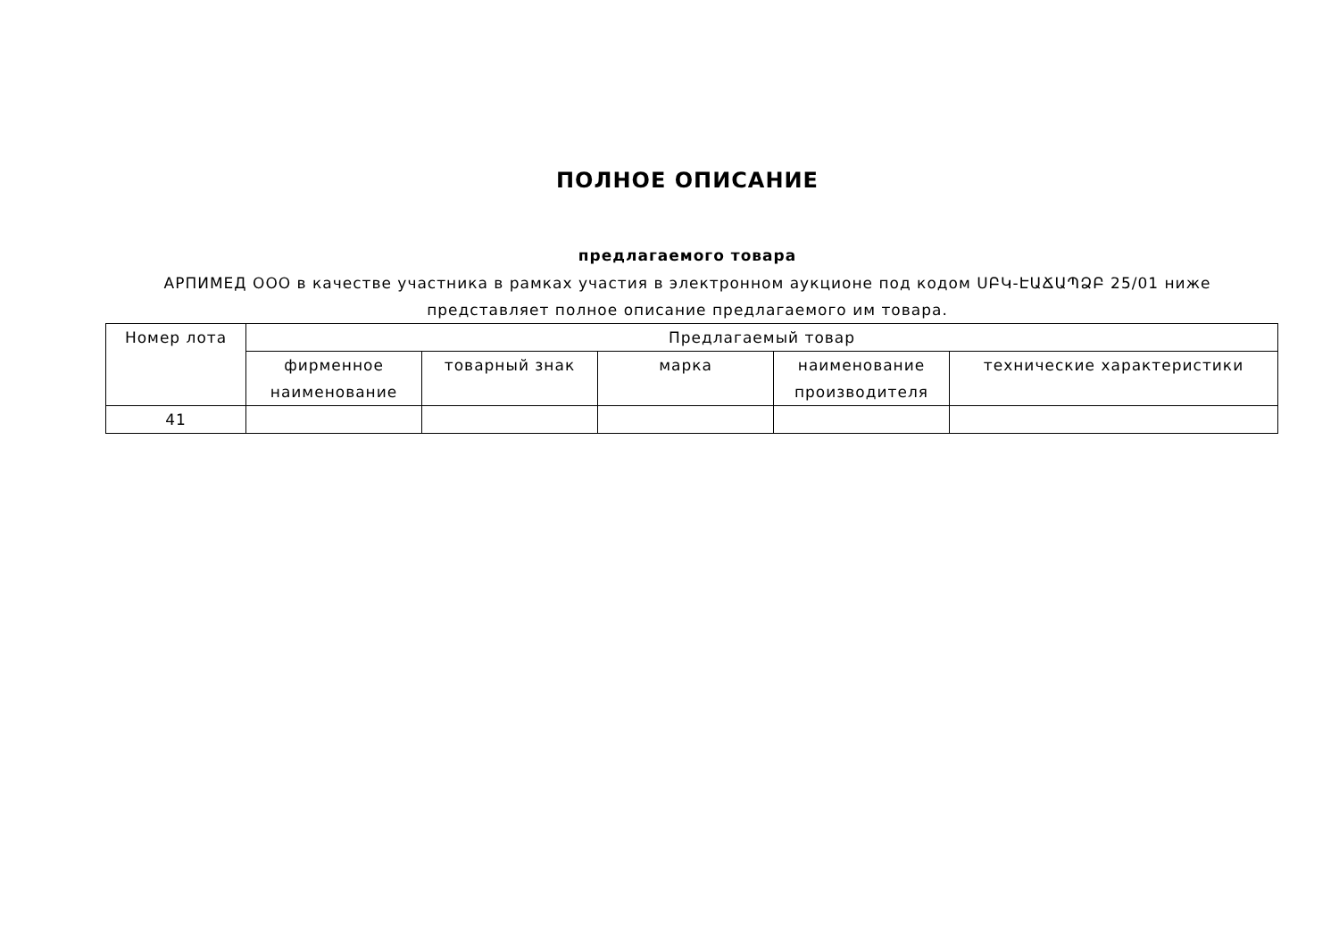ПОЛНОЕ ОПИСАНИЕ
предлагаемого товара
АРПИМЕД ООО в качестве участника в рамках участия в электронном аукционе под кодом ՍԲԿ-ԷԱՃԱՊՁԲ 25/01 ниже представляет полное описание предлагаемого им товара.
| Номер лота | Предлагаемый товар | | | | |
| --- | --- | --- | --- | --- | --- |
| | фирменное наименование | товарный знак | марка | наименование производителя | технические характеристики |
| 41 | | | | | |